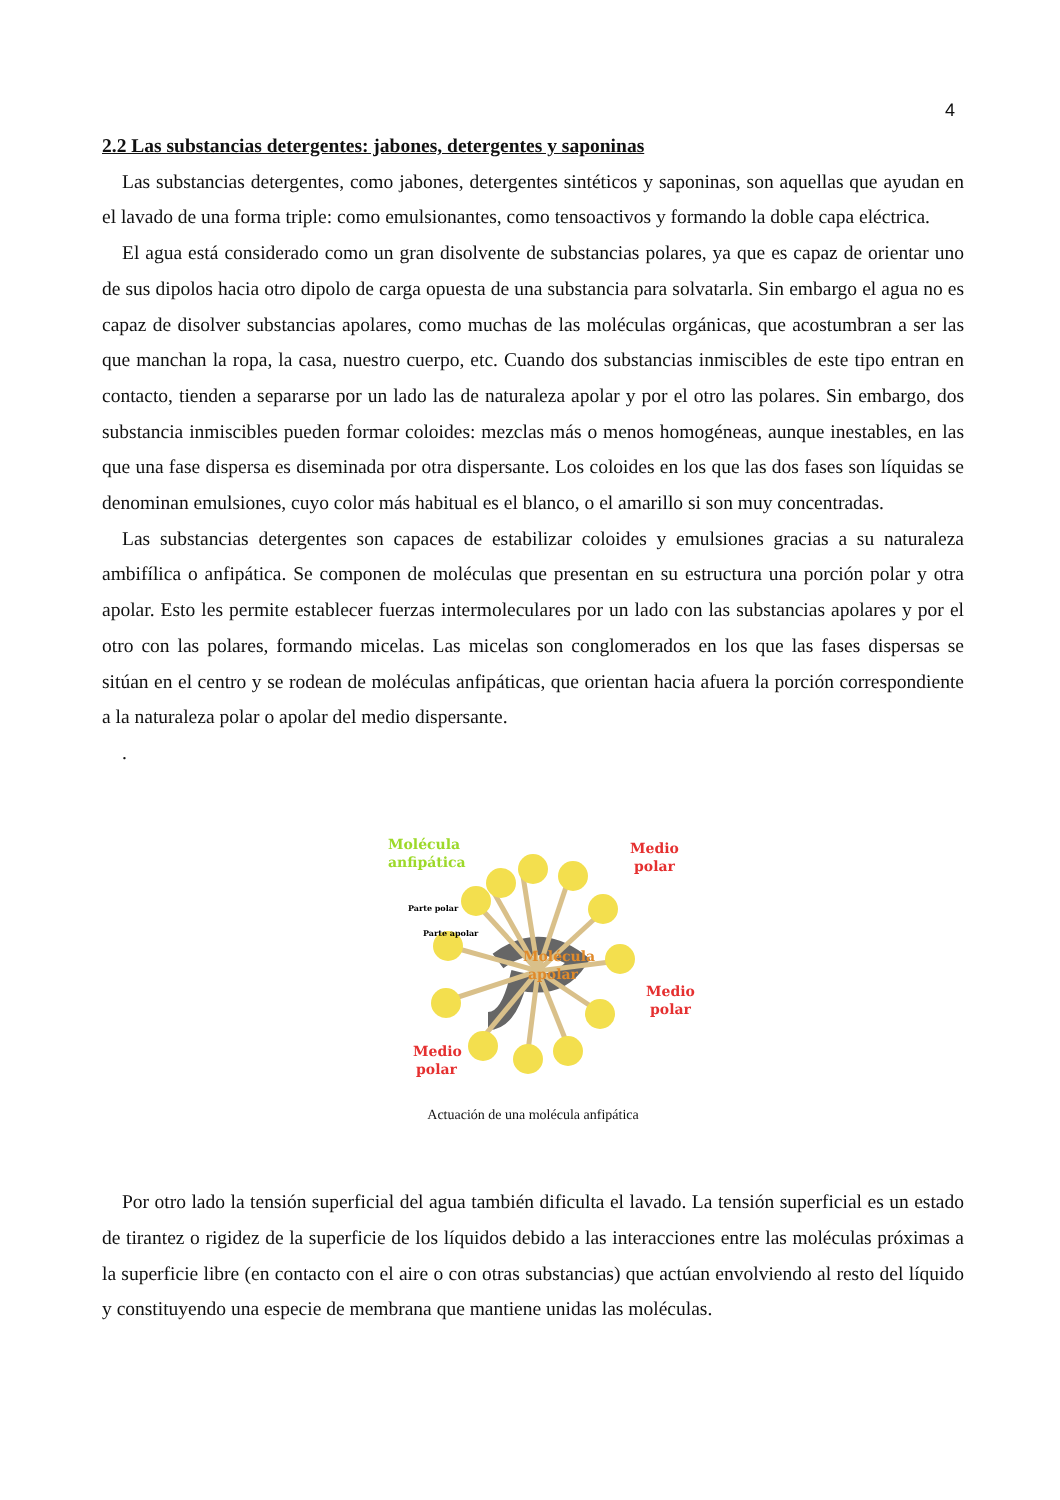4
2.2 Las substancias detergentes: jabones, detergentes y saponinas
Las substancias detergentes, como jabones, detergentes sintéticos y saponinas, son aquellas que ayudan en el lavado de una forma triple: como emulsionantes, como tensoactivos y formando la doble capa eléctrica.
El agua está considerado como un gran disolvente de substancias polares, ya que es capaz de orientar uno de sus dipolos hacia otro dipolo de carga opuesta de una substancia para solvatarla. Sin embargo el agua no es capaz de disolver substancias apolares, como muchas de las moléculas orgánicas, que acostumbran a ser las que manchan la ropa, la casa, nuestro cuerpo, etc. Cuando dos substancias inmiscibles de este tipo entran en contacto, tienden a separarse por un lado las de naturaleza apolar y por el otro las polares. Sin embargo, dos substancia inmiscibles pueden formar coloides: mezclas más o menos homogéneas, aunque inestables, en las que una fase dispersa es diseminada por otra dispersante. Los coloides en los que las dos fases son líquidas se denominan emulsiones, cuyo color más habitual es el blanco, o el amarillo si son muy concentradas.
Las substancias detergentes son capaces de estabilizar coloides y emulsiones gracias a su naturaleza ambifílica o anfipática. Se componen de moléculas que presentan en su estructura una porción polar y otra apolar. Esto les permite establecer fuerzas intermoleculares por un lado con las substancias apolares y por el otro con las polares, formando micelas. Las micelas son conglomerados en los que las fases dispersas se sitúan en el centro y se rodean de moléculas anfipáticas, que orientan hacia afuera la porción correspondiente a la naturaleza polar o apolar del medio dispersante.
.
Molécula
anfipática
Medio
polar
Medio
polar
Medio
polar
Parte polar
Parte apolar
Molécula
apolar
Actuación de una molécula anfipática
Por otro lado la tensión superficial del agua también dificulta el lavado. La tensión superficial es un estado de tirantez o rigidez de la superficie de los líquidos debido a las interacciones entre las moléculas próximas a la superficie libre (en contacto con el aire o con otras substancias) que actúan envolviendo al resto del líquido y constituyendo una especie de membrana que mantiene unidas las moléculas.